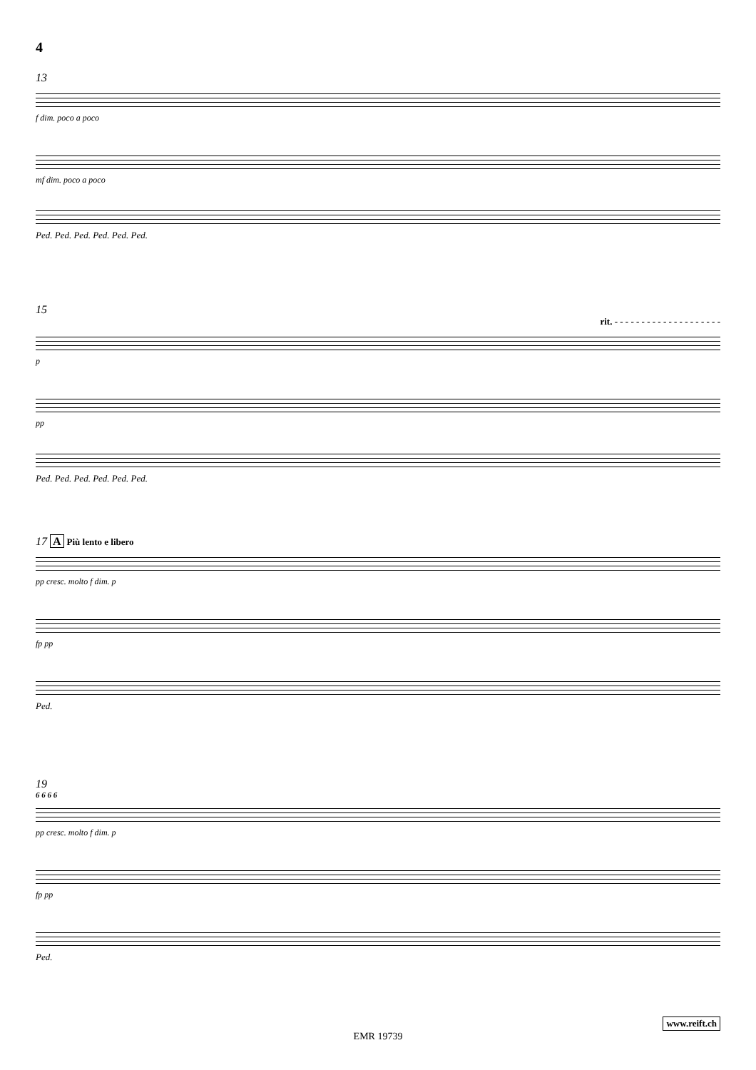4
13
f dim. poco a poco
mf dim. poco a poco
Ped. Ped. Ped. Ped. Ped. Ped.
15
rit. - - - - - - - - - - - - - - - - - - - -
p
pp
Ped. Ped. Ped. Ped. Ped. Ped.
17 A Più lento e libero
pp cresc. molto f dim. p
fp pp
Ped.
19
6 6 6 6
pp cresc. molto f dim. p
fp pp
Ped.
www.reift.ch
EMR 19739